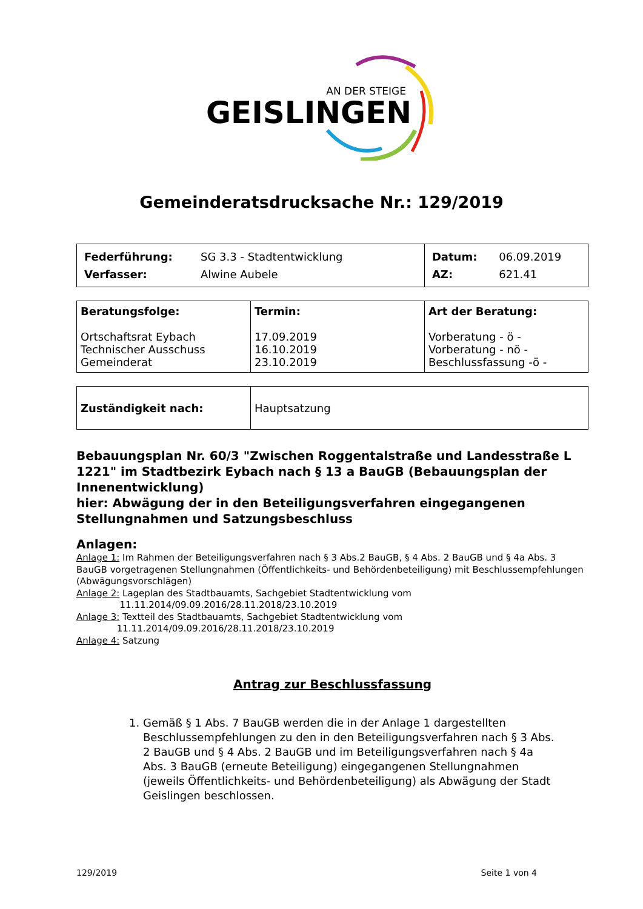AN DER STEIGE
GEISLINGEN
Gemeinderatsdrucksache Nr.: 129/2019
| / Federführung: / SG 3.3 - Stadtentwicklung / / Verfasser: / Alwine Aubele / | / Datum: / 06.09.2019 / / AZ: / 621.41 / |
| Beratungsfolge: Ortschaftsrat Eybach Technischer Ausschuss Gemeinderat | Termin: 17.09.2019 16.10.2019 23.10.2019 | Art der Beratung: Vorberatung - ö - Vorberatung - nö - Beschlussfassung -ö - |
| Zuständigkeit nach: | Hauptsatzung |
Bebauungsplan Nr. 60/3 "Zwischen Roggentalstraße und Landesstraße L 1221" im Stadtbezirk Eybach nach § 13 a BauGB (Bebauungsplan der Innenentwicklung)
hier: Abwägung der in den Beteiligungsverfahren eingegangenen Stellungnahmen und Satzungsbeschluss
Anlagen:
Anlage 1: Im Rahmen der Beteiligungsverfahren nach § 3 Abs.2 BauGB, § 4 Abs. 2 BauGB und § 4a Abs. 3 BauGB vorgetragenen Stellungnahmen (Öffentlichkeits- und Behördenbeteiligung) mit Beschlussempfehlungen (Abwägungsvorschlägen)
Anlage 2: Lageplan des Stadtbauamts, Sachgebiet Stadtentwicklung vom
11.11.2014/09.09.2016/28.11.2018/23.10.2019
Anlage 3: Textteil des Stadtbauamts, Sachgebiet Stadtentwicklung vom
11.11.2014/09.09.2016/28.11.2018/23.10.2019
Anlage 4: Satzung
Antrag zur Beschlussfassung
1. Gemäß § 1 Abs. 7 BauGB werden die in der Anlage 1 dargestellten Beschlussempfehlungen zu den in den Beteiligungsverfahren nach § 3 Abs. 2 BauGB und § 4 Abs. 2 BauGB und im Beteiligungsverfahren nach § 4a Abs. 3 BauGB (erneute Beteiligung) eingegangenen Stellungnahmen (jeweils Öffentlichkeits- und Behördenbeteiligung) als Abwägung der Stadt Geislingen beschlossen.
129/2019 Seite 1 von 4